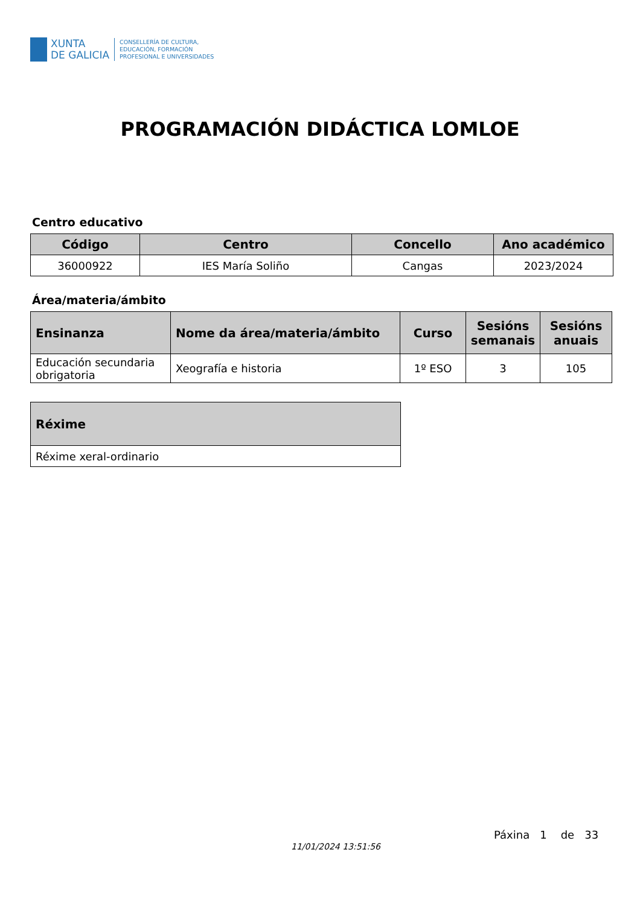XUNTA
DE GALICIA
CONSELLERÍA DE CULTURA,
EDUCACIÓN, FORMACIÓN
PROFESIONAL E UNIVERSIDADES
PROGRAMACIÓN DIDÁCTICA LOMLOE
Centro educativo
| Código | Centro | Concello | Ano académico |
| --- | --- | --- | --- |
| 36000922 | IES María Soliño | Cangas | 2023/2024 |
Área/materia/ámbito
| Ensinanza | Nome da área/materia/ámbito | Curso | Sesións semanais | Sesións anuais |
| --- | --- | --- | --- | --- |
| Educación secundaria obrigatoria | Xeografía e historia | 1º ESO | 3 | 105 |
| Réxime |
| --- |
| Réxime xeral-ordinario |
Páxina 1 de 33
11/01/2024 13:51:56